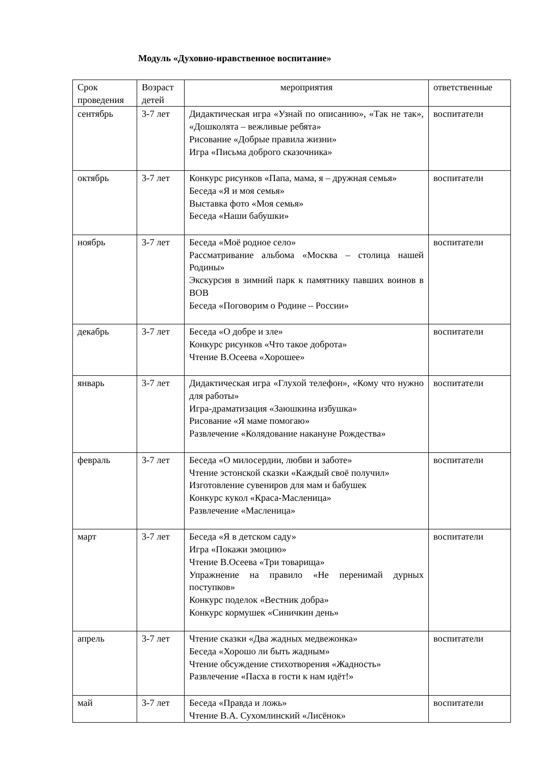Модуль «Духовно-нравственное воспитание»
| Срок проведения | Возраст детей | мероприятия | ответственные |
| сентябрь | 3-7 лет | Дидактическая игра «Узнай по описанию», «Так не так», «Дошколята – вежливые ребята» Рисование «Добрые правила жизни» Игра «Письма доброго сказочника» | воспитатели |
| октябрь | 3-7 лет | Конкурс рисунков «Папа, мама, я – дружная семья» Беседа «Я и моя семья» Выставка фото «Моя семья» Беседа «Наши бабушки» | воспитатели |
| ноябрь | 3-7 лет | Беседа «Моё родное село» Рассматривание альбома «Москва – столица нашей Родины» Экскурсия в зимний парк к памятнику павших воинов в ВОВ Беседа «Поговорим о Родине – России» | воспитатели |
| декабрь | 3-7 лет | Беседа «О добре и зле» Конкурс рисунков «Что такое доброта» Чтение В.Осеева «Хорошее» | воспитатели |
| январь | 3-7 лет | Дидактическая игра «Глухой телефон», «Кому что нужно для работы» Игра-драматизация «Заюшкина избушка» Рисование «Я маме помогаю» Развлечение «Колядование накануне Рождества» | воспитатели |
| февраль | 3-7 лет | Беседа «О милосердии, любви и заботе» Чтение эстонской сказки «Каждый своё получил» Изготовление сувениров для мам и бабушек Конкурс кукол «Краса-Масленица» Развлечение «Масленица» | воспитатели |
| март | 3-7 лет | Беседа «Я в детском саду» Игра «Покажи эмоцию» Чтение В.Осеева «Три товарища» Упражнение на правило «Не перенимай дурных поступков» Конкурс поделок «Вестник добра» Конкурс кормушек «Синичкин день» | воспитатели |
| апрель | 3-7 лет | Чтение сказки «Два жадных медвежонка» Беседа «Хорошо ли быть жадным» Чтение обсуждение стихотворения «Жадность» Развлечение «Пасха в гости к нам идёт!» | воспитатели |
| май | 3-7 лет | Беседа «Правда и ложь» Чтение В.А. Сухомлинский «Лисёнок» | воспитатели |